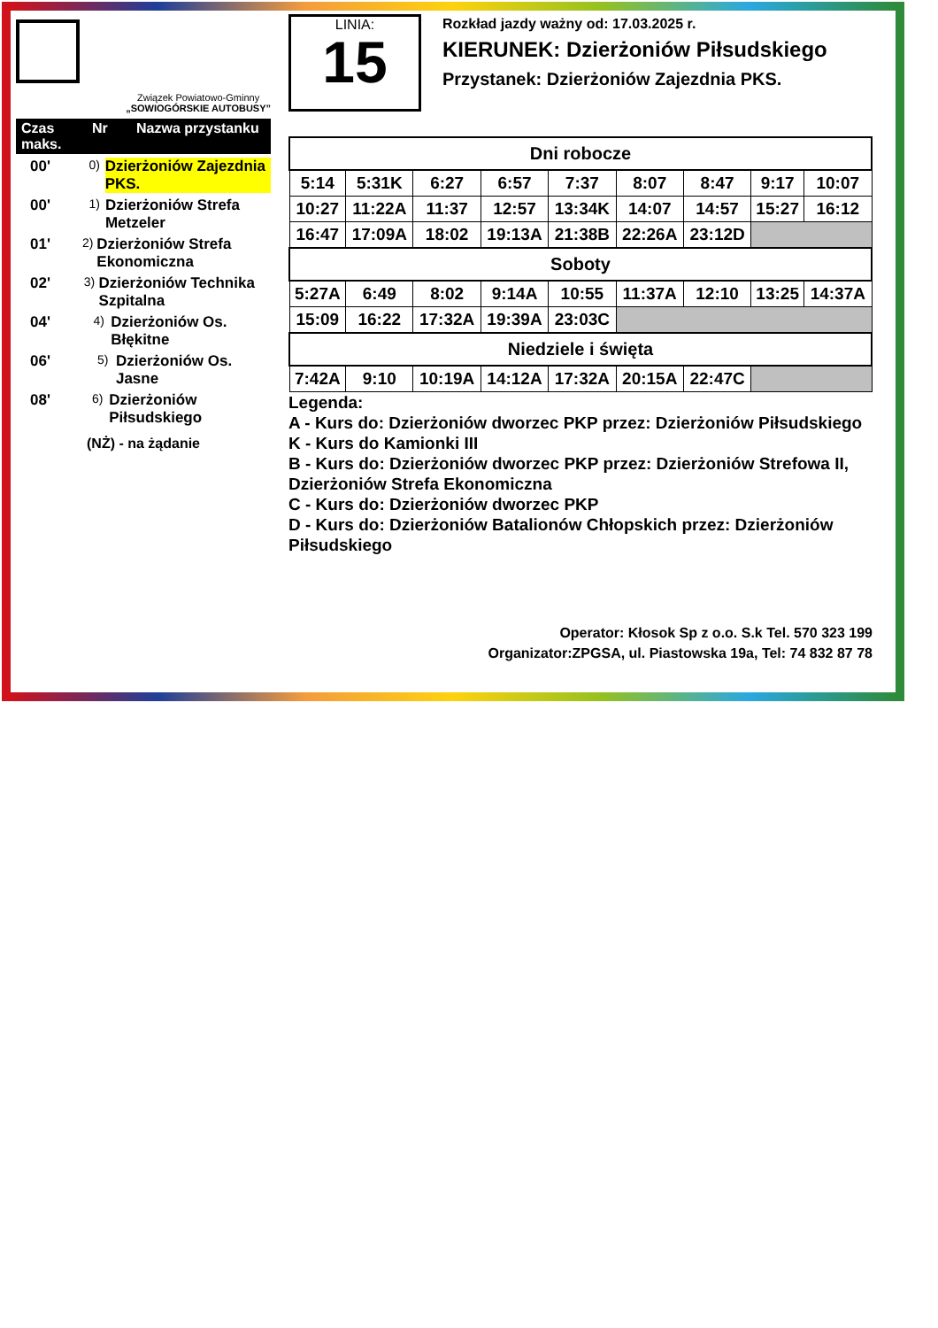Związek Powiatowo-Gminny
„SOWIOGÓRSKIE AUTOBUSY”
Czas maks. Nr Nazwa przystanku
00' 0) Dzierżoniów Zajezdnia PKS.
00' 1) Dzierżoniów Strefa Metzeler
01' 2) Dzierżoniów Strefa Ekonomiczna
02' 3) Dzierżoniów Technika Szpitalna
04' 4) Dzierżoniów Os. Błękitne
06' 5) Dzierżoniów Os. Jasne
08' 6) Dzierżoniów Piłsudskiego
(NŻ) - na żądanie
LINIA:
15
Rozkład jazdy ważny od: 17.03.2025 r.
KIERUNEK: Dzierżoniów Piłsudskiego
Przystanek: Dzierżoniów Zajezdnia PKS.
| Dni robocze | | | | | | | | |
| --- | --- | --- | --- | --- | --- | --- | --- | --- |
| 5:14 | 5:31K | 6:27 | 6:57 | 7:37 | 8:07 | 8:47 | 9:17 | 10:07 |
| 10:27 | 11:22A | 11:37 | 12:57 | 13:34K | 14:07 | 14:57 | 15:27 | 16:12 |
| 16:47 | 17:09A | 18:02 | 19:13A | 21:38B | 22:26A | 23:12D | | |
| Soboty | | | | | | | | |
| 5:27A | 6:49 | 8:02 | 9:14A | 10:55 | 11:37A | 12:10 | 13:25 | 14:37A |
| 15:09 | 16:22 | 17:32A | 19:39A | 23:03C | | | | |
| Niedziele i święta | | | | | | | | |
| 7:42A | 9:10 | 10:19A | 14:12A | 17:32A | 20:15A | 22:47C | | |
Legenda:
A - Kurs do: Dzierżoniów dworzec PKP przez: Dzierżoniów Piłsudskiego
K - Kurs do Kamionki III
B - Kurs do: Dzierżoniów dworzec PKP przez: Dzierżoniów Strefowa II, Dzierżoniów Strefa Ekonomiczna
C - Kurs do: Dzierżoniów dworzec PKP
D - Kurs do: Dzierżoniów Batalionów Chłopskich przez: Dzierżoniów Piłsudskiego
Operator: Kłosok Sp z o.o. S.k Tel. 570 323 199
Organizator:ZPGSA, ul. Piastowska 19a, Tel: 74 832 87 78